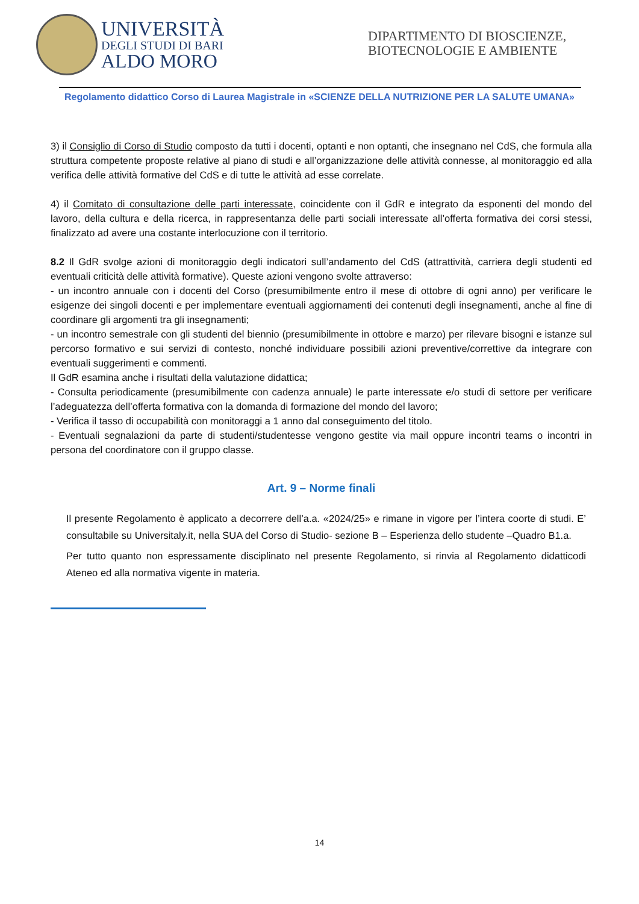UNIVERSITÀ
DEGLI STUDI DI BARI
ALDO MORO
DIPARTIMENTO DI BIOSCIENZE, BIOTECNOLOGIE E AMBIENTE
Regolamento didattico Corso di Laurea Magistrale in «SCIENZE DELLA NUTRIZIONE PER LA SALUTE UMANA»
3) il Consiglio di Corso di Studio composto da tutti i docenti, optanti e non optanti, che insegnano nel CdS, che formula alla struttura competente proposte relative al piano di studi e all’organizzazione delle attività connesse, al monitoraggio ed alla verifica delle attività formative del CdS e di tutte le attività ad esse correlate.
4) il Comitato di consultazione delle parti interessate, coincidente con il GdR e integrato da esponenti del mondo del lavoro, della cultura e della ricerca, in rappresentanza delle parti sociali interessate all’offerta formativa dei corsi stessi, finalizzato ad avere una costante interlocuzione con il territorio.
8.2 Il GdR svolge azioni di monitoraggio degli indicatori sull’andamento del CdS (attrattività, carriera degli studenti ed eventuali criticità delle attività formative). Queste azioni vengono svolte attraverso:
- un incontro annuale con i docenti del Corso (presumibilmente entro il mese di ottobre di ogni anno) per verificare le esigenze dei singoli docenti e per implementare eventuali aggiornamenti dei contenuti degli insegnamenti, anche al fine di coordinare gli argomenti tra gli insegnamenti;
- un incontro semestrale con gli studenti del biennio (presumibilmente in ottobre e marzo) per rilevare bisogni e istanze sul percorso formativo e sui servizi di contesto, nonché individuare possibili azioni preventive/correttive da integrare con eventuali suggerimenti e commenti.
Il GdR esamina anche i risultati della valutazione didattica;
- Consulta periodicamente (presumibilmente con cadenza annuale) le parte interessate e/o studi di settore per verificare l’adeguatezza dell’offerta formativa con la domanda di formazione del mondo del lavoro;
- Verifica il tasso di occupabilità con monitoraggi a 1 anno dal conseguimento del titolo.
- Eventuali segnalazioni da parte di studenti/studentesse vengono gestite via mail oppure incontri teams o incontri in persona del coordinatore con il gruppo classe.
Art. 9 – Norme finali
Il presente Regolamento è applicato a decorrere dell’a.a. «2024/25» e rimane in vigore per l’intera coorte di studi. E’ consultabile su Universitaly.it, nella SUA del Corso di Studio- sezione B – Esperienza dello studente –Quadro B1.a.
Per tutto quanto non espressamente disciplinato nel presente Regolamento, si rinvia al Regolamento didatticodi Ateneo ed alla normativa vigente in materia.
14